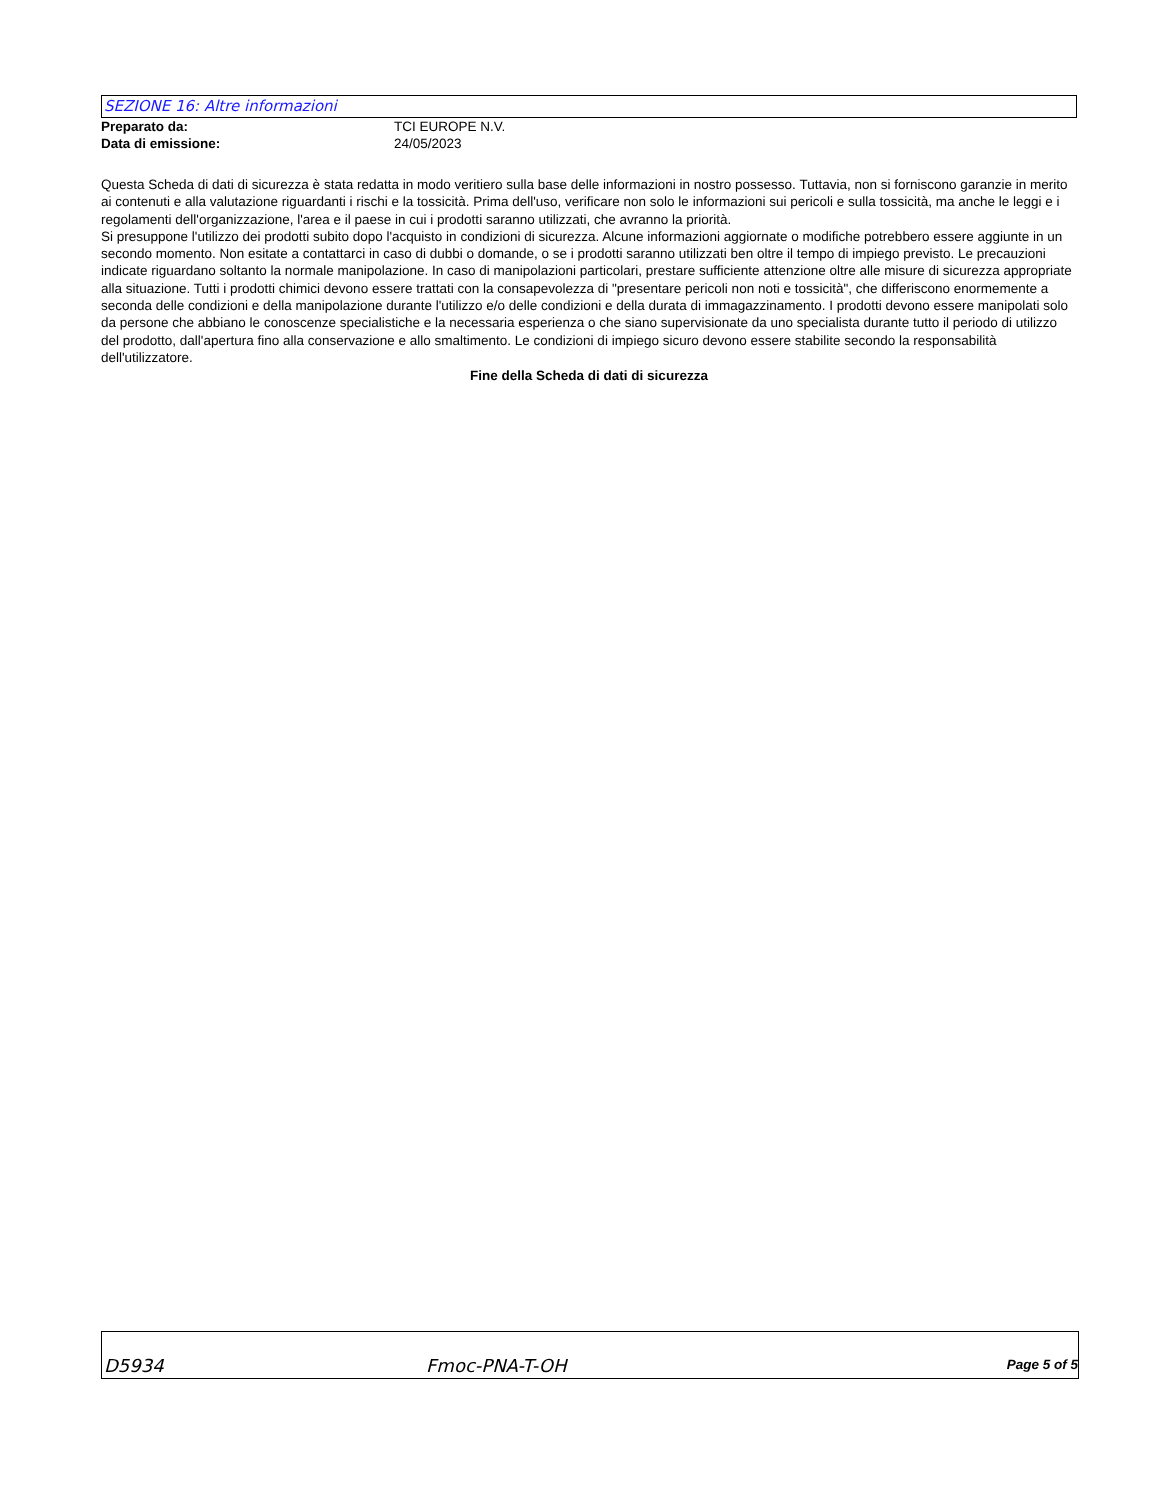SEZIONE 16: Altre informazioni
Preparato da: TCI EUROPE N.V.
Data di emissione: 24/05/2023
Questa Scheda di dati di sicurezza è stata redatta in modo veritiero sulla base delle informazioni in nostro possesso. Tuttavia, non si forniscono garanzie in merito ai contenuti e alla valutazione riguardanti i rischi e la tossicità. Prima dell'uso, verificare non solo le informazioni sui pericoli e sulla tossicità, ma anche le leggi e i regolamenti dell'organizzazione, l'area e il paese in cui i prodotti saranno utilizzati, che avranno la priorità.
Si presuppone l'utilizzo dei prodotti subito dopo l'acquisto in condizioni di sicurezza. Alcune informazioni aggiornate o modifiche potrebbero essere aggiunte in un secondo momento. Non esitate a contattarci in caso di dubbi o domande, o se i prodotti saranno utilizzati ben oltre il tempo di impiego previsto. Le precauzioni indicate riguardano soltanto la normale manipolazione. In caso di manipolazioni particolari, prestare sufficiente attenzione oltre alle misure di sicurezza appropriate alla situazione. Tutti i prodotti chimici devono essere trattati con la consapevolezza di "presentare pericoli non noti e tossicità", che differiscono enormemente a seconda delle condizioni e della manipolazione durante l'utilizzo e/o delle condizioni e della durata di immagazzinamento. I prodotti devono essere manipolati solo da persone che abbiano le conoscenze specialistiche e la necessaria esperienza o che siano supervisionate da uno specialista durante tutto il periodo di utilizzo del prodotto, dall'apertura fino alla conservazione e allo smaltimento. Le condizioni di impiego sicuro devono essere stabilite secondo la responsabilità dell'utilizzatore.
Fine della Scheda di dati di sicurezza
D5934 Fmoc-PNA-T-OH Page 5 of 5